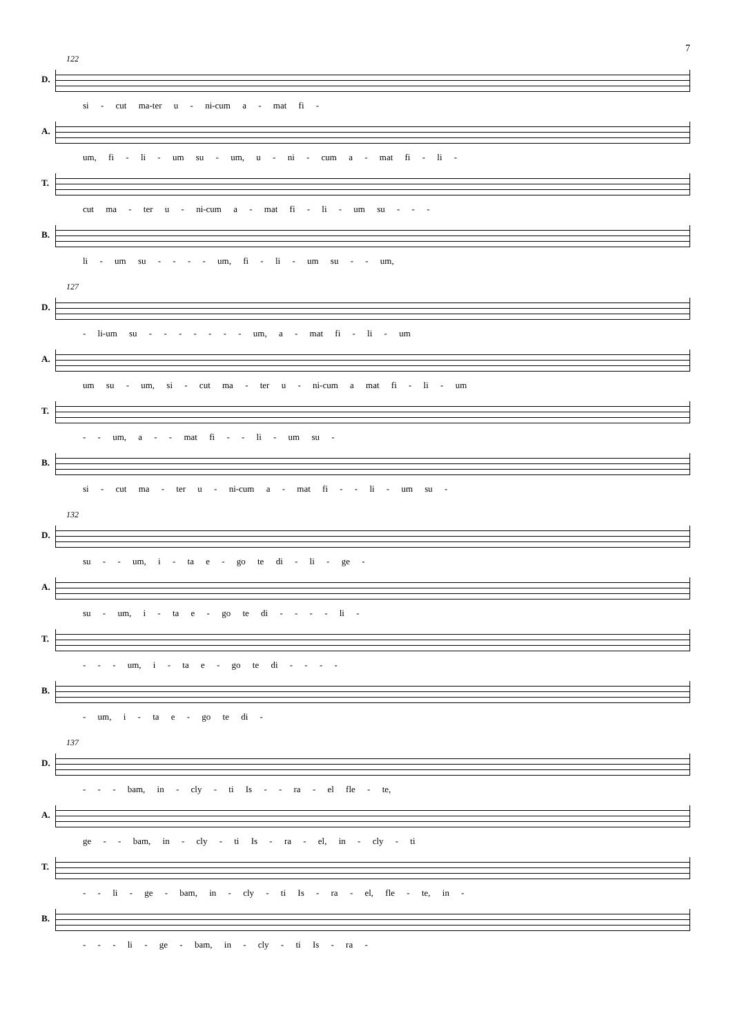7
122
D. si - cut ma-ter u - ni-cum a - mat fi -
A. um, fi - li - um su - um, u - ni - cum a - mat fi - li -
T. cut ma - ter u - ni-cum a - mat fi - li - um su - - -
B. li - um su - - - - um, fi - li - um su - - um,
127
D. - li-um su - - - - - - - um, a - mat fi - li - um
A. um su - um, si - cut ma - ter u - ni-cum a mat fi - li - um
T. - - um, a - - mat fi - - li - um su -
B. si - cut ma - ter u - ni-cum a - mat fi - - li - um su -
132
D. su - - um, i - ta e - go te di - li - ge -
A. su - um, i - ta e - go te di - - - - li -
T. - - - um, i - ta e - go te di - - - -
B. - um, i - ta e - go te di -
137
D. - - - bam, in - cly - ti Is - - ra - el fle - te,
A. ge - - bam, in - cly - ti Is - ra - el, in - cly - ti
T. - - li - ge - bam, in - cly - ti Is - ra - el, fle - te, in -
B. - - - li - ge - bam, in - cly - ti Is - ra -